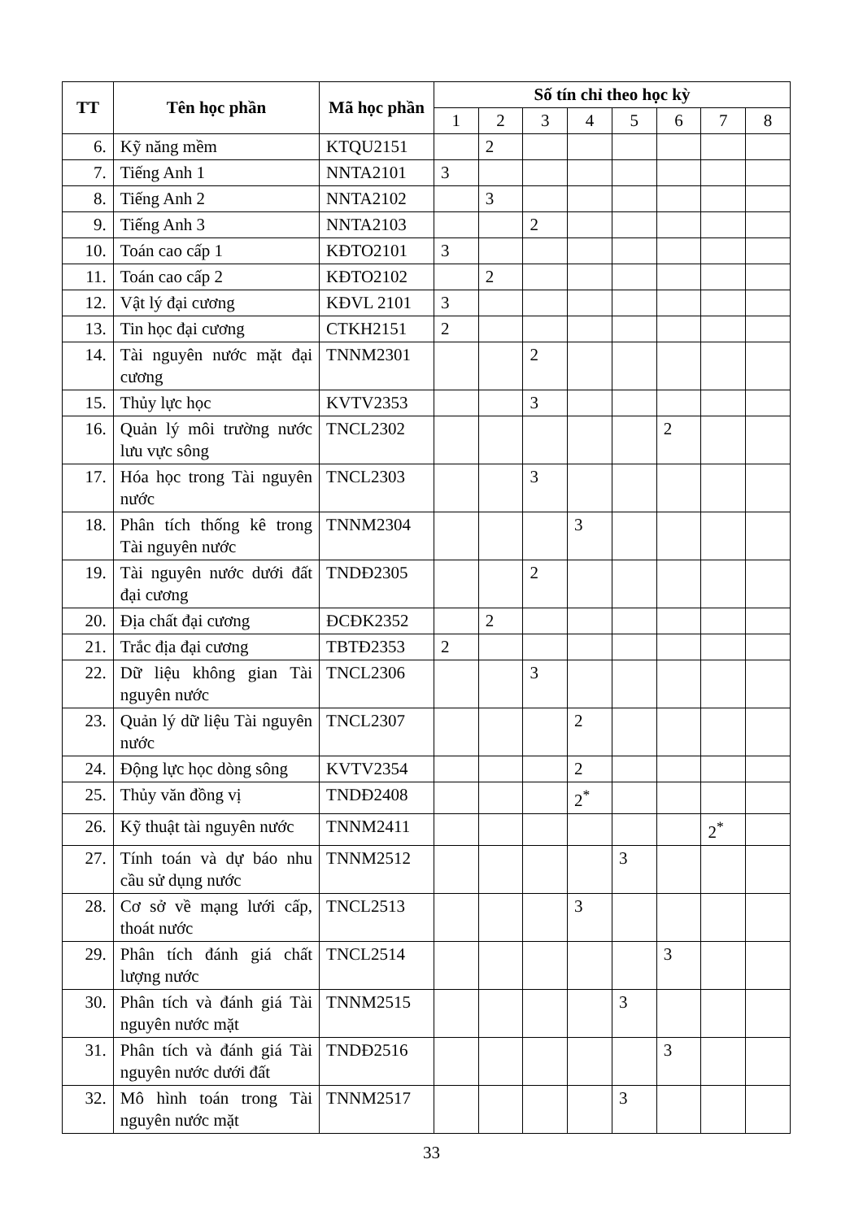| TT | Tên học phần | Mã học phần | Số tín chỉ theo học kỳ | | | | | | | |
| --- | --- | --- | --- | --- | --- | --- | --- | --- | --- | --- |
| | | | 1 | 2 | 3 | 4 | 5 | 6 | 7 | 8 |
| 6. | Kỹ năng mềm | KTQU2151 | | 2 | | | | | | |
| 7. | Tiếng Anh 1 | NNTA2101 | 3 | | | | | | | |
| 8. | Tiếng Anh 2 | NNTA2102 | | 3 | | | | | | |
| 9. | Tiếng Anh 3 | NNTA2103 | | | 2 | | | | | |
| 10. | Toán cao cấp 1 | KĐTO2101 | 3 | | | | | | | |
| 11. | Toán cao cấp 2 | KĐTO2102 | | 2 | | | | | | |
| 12. | Vật lý đại cương | KĐVL 2101 | 3 | | | | | | | |
| 13. | Tin học đại cương | CTKH2151 | 2 | | | | | | | |
| 14. | Tài nguyên nước mặt đại cương | TNNM2301 | | | 2 | | | | | |
| 15. | Thủy lực học | KVTV2353 | | | 3 | | | | | |
| 16. | Quản lý môi trường nước lưu vực sông | TNCL2302 | | | | | | 2 | | |
| 17. | Hóa học trong Tài nguyên nước | TNCL2303 | | | 3 | | | | | |
| 18. | Phân tích thống kê trong Tài nguyên nước | TNNM2304 | | | | 3 | | | | |
| 19. | Tài nguyên nước dưới đất đại cương | TNDĐ2305 | | | 2 | | | | | |
| 20. | Địa chất đại cương | ĐCĐK2352 | | 2 | | | | | | |
| 21. | Trắc địa đại cương | TBTĐ2353 | 2 | | | | | | | |
| 22. | Dữ liệu không gian Tài nguyên nước | TNCL2306 | | | 3 | | | | | |
| 23. | Quản lý dữ liệu Tài nguyên nước | TNCL2307 | | | | 2 | | | | |
| 24. | Động lực học dòng sông | KVTV2354 | | | | 2 | | | | |
| 25. | Thủy văn đồng vị | TNDĐ2408 | | | | 2<sup>*</sup> | | | | |
| 26. | Kỹ thuật tài nguyên nước | TNNM2411 | | | | | | | 2<sup>*</sup> | |
| 27. | Tính toán và dự báo nhu cầu sử dụng nước | TNNM2512 | | | | | 3 | | | |
| 28. | Cơ sở về mạng lưới cấp, thoát nước | TNCL2513 | | | | 3 | | | | |
| 29. | Phân tích đánh giá chất lượng nước | TNCL2514 | | | | | | 3 | | |
| 30. | Phân tích và đánh giá Tài nguyên nước mặt | TNNM2515 | | | | | 3 | | | |
| 31. | Phân tích và đánh giá Tài nguyên nước dưới đất | TNDĐ2516 | | | | | | 3 | | |
| 32. | Mô hình toán trong Tài nguyên nước mặt | TNNM2517 | | | | | 3 | | | |
33